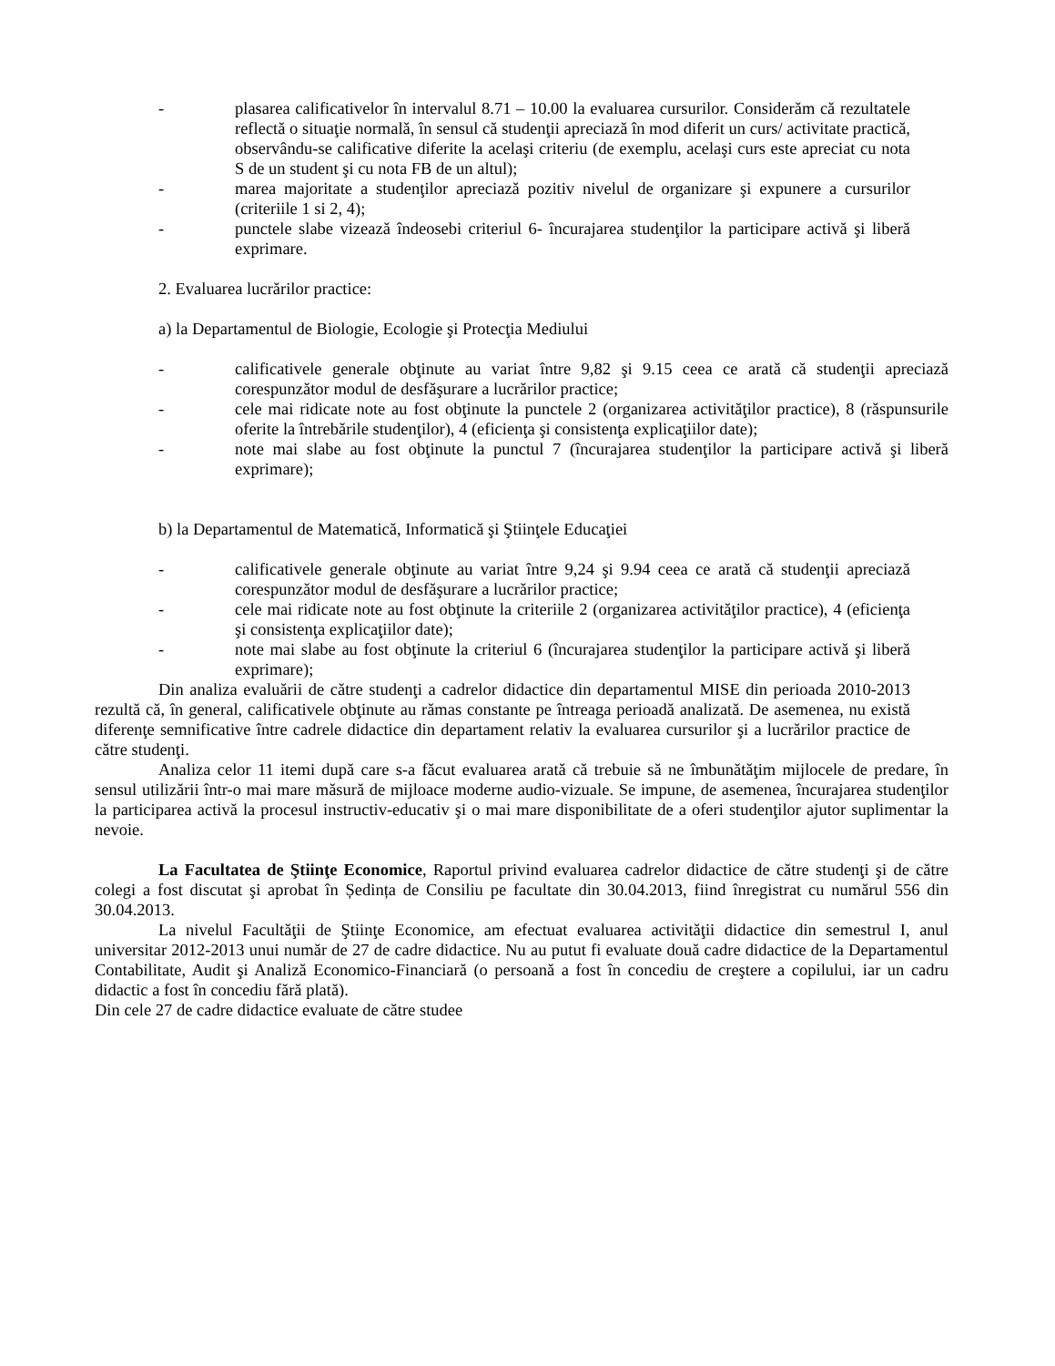- plasarea calificativelor în intervalul 8.71 – 10.00 la evaluarea cursurilor. Considerăm că rezultatele reflectă o situaţie normală, în sensul că studenţii apreciază în mod diferit un curs/ activitate practică, observându-se calificative diferite la acelaşi criteriu (de exemplu, acelaşi curs este apreciat cu nota S de un student şi cu nota FB de un altul);
- marea majoritate a studenţilor apreciază pozitiv nivelul de organizare şi expunere a cursurilor (criteriile 1 si 2, 4);
- punctele slabe vizează îndeosebi criteriul 6- încurajarea studenţilor la participare activă şi liberă exprimare.
2. Evaluarea lucrărilor practice:
a) la Departamentul de Biologie, Ecologie şi Protecţia Mediului
- calificativele generale obţinute au variat între 9,82 şi 9.15 ceea ce arată că studenţii apreciază corespunzător modul de desfăşurare a lucrărilor practice;
- cele mai ridicate note au fost obţinute la punctele 2 (organizarea activităţilor practice), 8 (răspunsurile oferite la întrebările studenţilor), 4 (eficienţa şi consistenţa explicaţiilor date);
- note mai slabe au fost obţinute la punctul 7 (încurajarea studenţilor la participare activă şi liberă exprimare);
b) la Departamentul de Matematică, Informatică şi Ştiinţele Educaţiei
- calificativele generale obţinute au variat între 9,24 şi 9.94 ceea ce arată că studenţii apreciază corespunzător modul de desfăşurare a lucrărilor practice;
- cele mai ridicate note au fost obţinute la criteriile 2 (organizarea activităţilor practice), 4 (eficienţa şi consistenţa explicaţiilor date);
- note mai slabe au fost obţinute la criteriul 6 (încurajarea studenţilor la participare activă şi liberă exprimare);
Din analiza evaluării de către studenţi a cadrelor didactice din departamentul MISE din perioada 2010-2013 rezultă că, în general, calificativele obţinute au rămas constante pe întreaga perioadă analizată. De asemenea, nu există diferenţe semnificative între cadrele didactice din departament relativ la evaluarea cursurilor şi a lucrărilor practice de către studenţi.
Analiza celor 11 itemi după care s-a făcut evaluarea arată că trebuie să ne îmbunătăţim mijlocele de predare, în sensul utilizării într-o mai mare măsură de mijloace moderne audio-vizuale. Se impune, de asemenea, încurajarea studenţilor la participarea activă la procesul instructiv-educativ şi o mai mare disponibilitate de a oferi studenţilor ajutor suplimentar la nevoie.
La Facultatea de Ştiinţe Economice, Raportul privind evaluarea cadrelor didactice de către studenţi şi de către colegi a fost discutat şi aprobat în Ședința de Consiliu pe facultate din 30.04.2013, fiind înregistrat cu numărul 556 din 30.04.2013.
La nivelul Facultăţii de Ştiinţe Economice, am efectuat evaluarea activităţii didactice din semestrul I, anul universitar 2012-2013 unui număr de 27 de cadre didactice. Nu au putut fi evaluate două cadre didactice de la Departamentul Contabilitate, Audit şi Analiză Economico-Financiară (o persoană a fost în concediu de creştere a copilului, iar un cadru didactic a fost în concediu fără plată).
Din cele 27 de cadre didactice evaluate de către studee